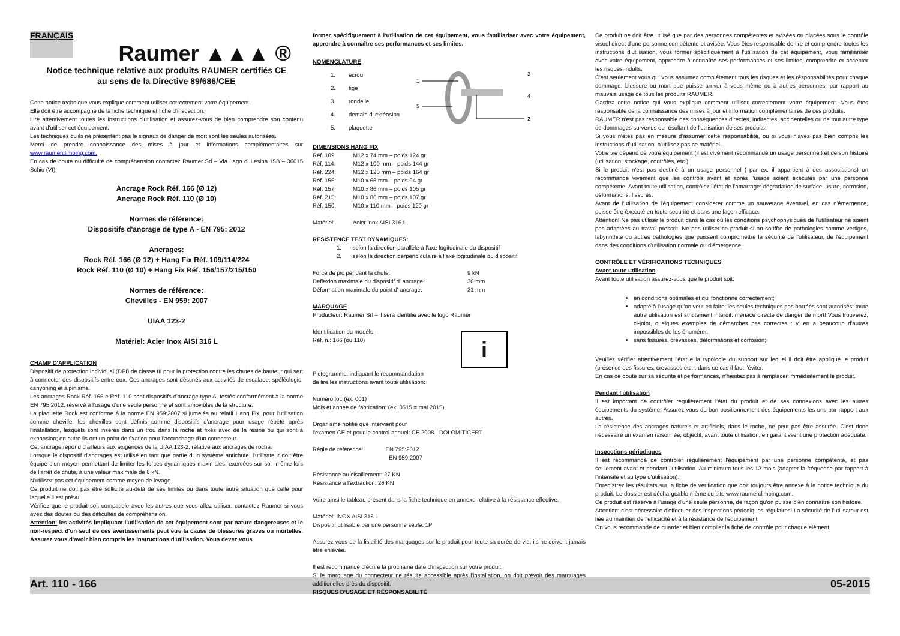FRANÇAIS Raumer ▲▲▲ ®
Notice technique relative aux produits RAUMER certifiés CE
au sens de la Directive 89/686/CEE
Cette notice technique vous explique comment utiliser correctement votre équipement.
Elle doit être accompagné de la fiche technique et fiche d'inspection.
Lire attentivement toutes les instructions d'utilisation et assurez-vous de bien comprendre son contenu avant d'utiliser cet équipement.
Les techniques qu'ils ne présentent pas le signaux de danger de mort sont les seules autorisées.
Merci de prendre connaissance des mises à jour et informations complémentaires sur www.raumerclimbing.com.
En cas de doute ou difficulté de compréhension contactez Raumer Srl – Via Lago di Lesina 15B – 36015 Schio (VI).
Ancrage Rock Réf. 166 (Ø 12)
Ancrage Rock Réf. 110 (Ø 10)
Normes de référence:
Dispositifs d'ancrage de type A - EN 795: 2012
Ancrages:
Rock Réf. 166 (Ø 12) + Hang Fix Réf. 109/114/224
Rock Réf. 110 (Ø 10) + Hang Fix Réf. 156/157/215/150
Normes de référence:
Chevilles - EN 959: 2007
UIAA 123-2
Matériel: Acier Inox AISI 316 L
CHAMP D'APPLICATION
Dispositif de protection individual (DPI) de classe III pour la protection contre les chutes de hauteur qui sert à connecter des dispositifs entre eux. Ces ancrages sont déstinés aux activités de escalade, spéléologie, canyoning et alpinisme.
Les ancrages Rock Réf. 166 e Réf. 110 sont dispositifs d'ancrage type A, testés conformément à la norme EN 795:2012, réservé à l'usage d'une seule personne et sont amovibles de la structure.
La plaquette Rock est conforme à la norme EN 959:2007 si jumelés au rélatif Hang Fix, pour l'utilisation comme cheville; les chevilles sont définis comme dispositifs d'ancrage pour usage répété après l'installation, lesquels sont inserés dans un trou dans la roche et fixés avec de la résine ou qui sont à expansion; en outre ils ont un point de fixation pour l'accrochage d'un connecteur.
Cet ancrage répond d'ailleurs aux exigénces de la UIAA 123-2, rélative aux ancrages de roche.
Lorsque le dispositif d'ancrages est utilisé en tant que partie d'un système antichute, l'utilisateur doit être équipé d'un moyen permettant de limiter les forces dynamiques maximales, exercées sur soi- même lors de l'arrêt de chute, à une valeur maximale de 6 kN.
N'utilisez pas cet équipement comme moyen de levage.
Ce produit ne doit pas être sollicité au-delà de ses limites ou dans toute autre situation que celle pour laquelle il est prévu.
Vérifiez que le produit soit compatible avec les autres que vous allez utiliser: contactez Raumer si vous avez des doutes ou des difficultés de compréhension.
Attention: les activités impliquant l'utilisation de cet équipement sont par nature dangereuses et le non-respect d'un seul de ces avertissements peut être la cause de blessures graves ou mortelles. Assurez vous d'avoir bien compris les instructions d'utilisation. Vous devez vous
former spécifiquement à l'utilisation de cet équipement, vous familiariser avec votre équipement, apprendre à connaître ses performances et ses limites.
NOMENCLATURE
| 1. | écrou |
| 2. | tige |
| 3. | rondelle |
| 4. | demain d' exténsion |
| 5. | plaquette |
1
5
2
3
4
DIMENSIONS HANG FIX
| Réf. 109: | M12 x 74 mm – poids 124 gr |
| Réf. 114: | M12 x 100 mm – poids 144 gr |
| Réf. 224: | M12 x 120 mm – poids 164 gr |
| Réf. 156: | M10 x 66 mm – poids 94 gr |
| Réf. 157: | M10 x 86 mm – poids 105 gr |
| Réf. 215: | M10 x 86 mm – poids 107 gr |
| Réf. 150: | M10 x 110 mm – poids 120 gr |
| Matériel: | Acier inox AISI 316 L |
RESISTENCE TEST DYNAMIQUES:
1. selon la direction parallèle à l'axe logitudinale du dispositif
2. selon la direction perpendiculaire à l'axe logitudinale du dispositif
| Force de pic pendant la chute: | 9 kN |
| Deflexion maximale du dispositif d' ancrage: | 30 mm |
| Déformation maximale du point d' ancrage: | 21 mm |
MARQUAGE
Producteur: Raumer Srl – il sera identifié avec le logo Raumer
Identification du modèle –
Réf. n.: 166 (ou 110)
Pictogramme: indiquant le recommandation
de lire les instructions avant toute utilisation:
i
Numéro lot: (ex. 001)
Mois et année de fabrication: (ex. 0515 = mai 2015)
Organisme notifié que intervient pour
l'examen CE et pour le control annuel: CE 2008 - DOLOMITICERT
Règle de référence: EN 795:2012
EN 959:2007
Résistance au cisaillement: 27 KN
Résistance à l'extraction: 26 KN
Voire ainsi le tableau présent dans la fiche technique en annexe relative à la résistance effective.
Matériel: INOX AISI 316 L
Dispositif utilisable par une personne seule: 1P
Assurez-vous de la lisibilité des marquages sur le produit pour toute sa durée de vie, ils ne doivent jamais être enlevée.
Il est recommandé d'écrire la prochaine date d'inspection sur votre produit.
Si le marquage du connecteur ne résulte accessible après l'installation, on doit prévoir des marquages additionelles près du dispositif.
RISQUES D'USAGE ET RÉSPONSABILITÉ
Ce produit ne doit être utilisé que par des personnes compétentes et avisées ou placées sous le contrôle visuel direct d'une personne compétente et avisée. Vous êtes responsable de lire et comprendre toutes les instructions d'utilisation, vous former spécifiquement à l'utilisation de cet équipement, vous familiariser avec votre équipement, apprendre à connaître ses performances et ses limites, comprendre et accepter les risques indults.
C'est seulement vous qui vous assumez complétement tous les risques et les résponsabilités pour chaque dommage, blessure ou mort que puisse arriver à vous mème ou à autres personnes, par rapport au mauvais usage de tous les produits RAUMER.
Gardez cette notice qui vous explique comment utiliser correctement votre équipement. Vous êtes responsable de la connaissance des mises à jour et information complémentaires de ces produits.
RAUMER n'est pas responsable des conséquences directes, indirectes, accidentelles ou de tout autre type de dommages survenus ou résultant de l'utilisation de ses produits.
Si vous n'êtes pas en mesure d'assumer cette responsabilité, ou si vous n'avez pas bien compris les instructions d'utilisation, n'utilisez pas ce matériel.
Votre vie dépend de votre équipement (il est vivement recommandé un usage personnel) et de son histoire (utilisation, stockage, contrôles, etc.).
Si le produit n'est pas destiné à un usage personnel ( par ex. il appartient à des associations) on recommande vivement que les contrôls avant et après l'usage soient exécutés par une personne compétente. Avant toute utilisation, contrôlez l'état de l'amarrage: dégradation de surface, usure, corrosion, déformations, fissures.
Avant de l'utilisation de l'équipement considerer comme un sauvetage éventuel, en cas d'émergence, puisse être éxecuté en toute securité et dans une façon efficace.
Attention! Ne pas utiliser le produit dans le cas où les conditions psychophysiques de l'utilisateur ne soient pas adaptées au travail prescrit. Ne pas utiliser ce produit si on souffre de pathologies comme vertiges, labyrinthite ou autres pathologies que puissent compromettre la sécurité de l'utilisateur, de l'équipement dans des conditions d'utilisation normale ou d'émergence.
CONTRÔLE ET VÉRIFICATIONS TECHNIQUES
Avant toute utilisation
Avant toute utilisation assurez-vous que le produit soit:
en conditions optimales et qui fonctionne correctement;
adapté à l'usage qu'on veut en faire: les seules techniques pas barrées sont autorisés; toute autre utilisation est strictement interdit: menace directe de danger de mort! Vous trouverez, ci-joint, quelques exemples de démarches pas correctes : y' en a beaucoup d'autres impossibles de les énumérer.
sans fissures, crevasses, déformations et corrosion;
Veuillez vérifier attentivement l'état e la typologie du support sur lequel il doit être appliqué le produit (présence des fissures, crevasses etc... dans ce cas il faut l'éviter.
En cas de doute sur sa sécurité et performances, n'hésitez pas à remplacer immédiatement le produit.
Pendant l'utilisation
Il est important de contrôler régulièrement l'état du produit et de ses connexions avec les autres équipements du système. Assurez-vous du bon positionnement des équipements les uns par rapport aux autres.
La résistence des ancrages naturels et artificiels, dans le roche, ne peut pas être assurée. C'est donc nécessaire un examen raisonnée, objectif, avant toute utilisation, en garantissent une protection adéquate.
Inspections périodiques
Il est recommandé de contrôler régulièrement l'équipement par une personne compétente, et pas seulement avant et pendant l'utilisation. Au minimum tous les 12 mois (adapter la fréquence par rapport à l'intensité et au type d'utilisation).
Enregistrez les résultats sur la fiche de verification que doit toujours être annexe à la notice technique du produit. Le dossier est déchargeable mème du site www.raumerclimbing.com.
Ce produit est réservé à l'usage d'une seule personne, de façon qu'on puisse bien connaître son histoire.
Attention: c'est nécessaire d'effectuer des inspections périodiques régulaires! La sécurité de l'utilisateur est liée au maintien de l'efficacité et à la résistance de l'équipement.
On vous recommande de guarder et bien compiler la fiche de contrôle pour chaque elèment,
Art. 110 - 166 05-2015